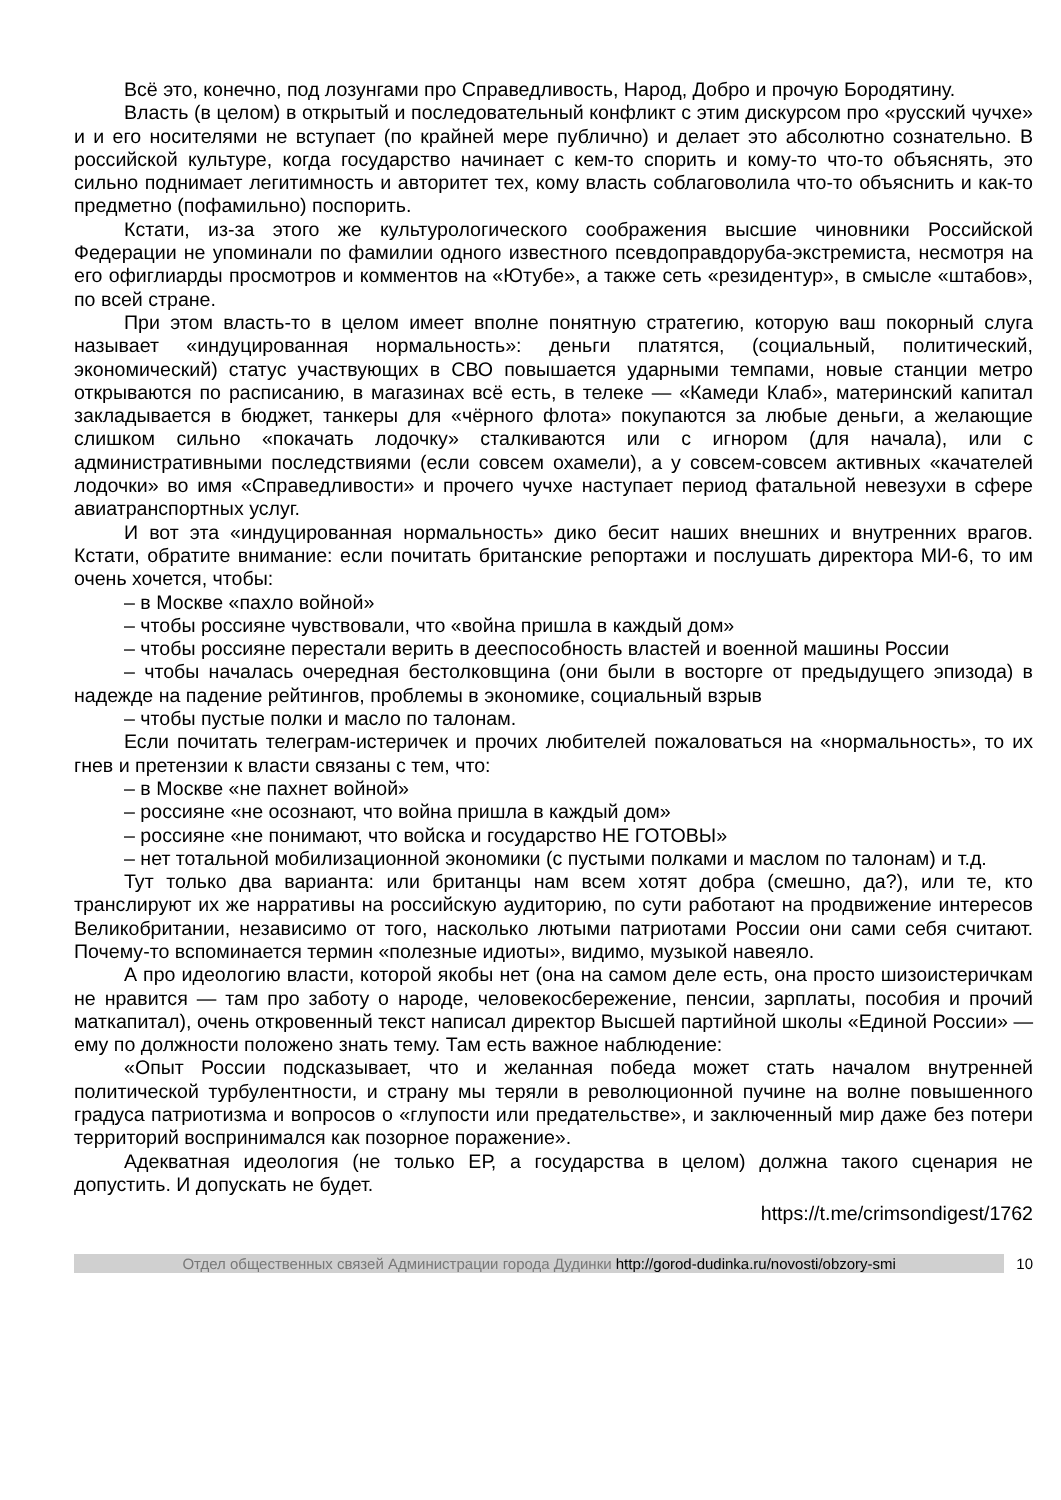Всё это, конечно, под лозунгами про Справедливость, Народ, Добро и прочую Бородятину.
Власть (в целом) в открытый и последовательный конфликт с этим дискурсом про «русский чучхе» и и его носителями не вступает (по крайней мере публично) и делает это абсолютно сознательно. В российской культуре, когда государство начинает с кем-то спорить и кому-то что-то объяснять, это сильно поднимает легитимность и авторитет тех, кому власть соблаговолила что-то объяснить и как-то предметно (пофамильно) поспорить.
Кстати, из-за этого же культурологического соображения высшие чиновники Российской Федерации не упоминали по фамилии одного известного псевдоправдоруба-экстремиста, несмотря на его офиглиарды просмотров и комментов на «Ютубе», а также сеть «резидентур», в смысле «штабов», по всей стране.
При этом власть-то в целом имеет вполне понятную стратегию, которую ваш покорный слуга называет «индуцированная нормальность»: деньги платятся, (социальный, политический, экономический) статус участвующих в СВО повышается ударными темпами, новые станции метро открываются по расписанию, в магазинах всё есть, в телеке — «Камеди Клаб», материнский капитал закладывается в бюджет, танкеры для «чёрного флота» покупаются за любые деньги, а желающие слишком сильно «покачать лодочку» сталкиваются или с игнором (для начала), или с административными последствиями (если совсем охамели), а у совсем-совсем активных «качателей лодочки» во имя «Справедливости» и прочего чучхе наступает период фатальной невезухи в сфере авиатранспортных услуг.
И вот эта «индуцированная нормальность» дико бесит наших внешних и внутренних врагов. Кстати, обратите внимание: если почитать британские репортажи и послушать директора МИ-6, то им очень хочется, чтобы:
– в Москве «пахло войной»
– чтобы россияне чувствовали, что «война пришла в каждый дом»
– чтобы россияне перестали верить в дееспособность властей и военной машины России
– чтобы началась очередная бестолковщина (они были в восторге от предыдущего эпизода) в надежде на падение рейтингов, проблемы в экономике, социальный взрыв
– чтобы пустые полки и масло по талонам.
Если почитать телеграм-истеричек и прочих любителей пожаловаться на «нормальность», то их гнев и претензии к власти связаны с тем, что:
– в Москве «не пахнет войной»
– россияне «не осознают, что война пришла в каждый дом»
– россияне «не понимают, что войска и государство НЕ ГОТОВЫ»
– нет тотальной мобилизационной экономики (с пустыми полками и маслом по талонам) и т.д.
Тут только два варианта: или британцы нам всем хотят добра (смешно, да?), или те, кто транслируют их же нарративы на российскую аудиторию, по сути работают на продвижение интересов Великобритании, независимо от того, насколько лютыми патриотами России они сами себя считают. Почему-то вспоминается термин «полезные идиоты», видимо, музыкой навеяло.
А про идеологию власти, которой якобы нет (она на самом деле есть, она просто шизоистеричкам не нравится — там про заботу о народе, человекосбережение, пенсии, зарплаты, пособия и прочий маткапитал), очень откровенный текст написал директор Высшей партийной школы «Единой России» — ему по должности положено знать тему. Там есть важное наблюдение:
«Опыт России подсказывает, что и желанная победа может стать началом внутренней политической турбулентности, и страну мы теряли в революционной пучине на волне повышенного градуса патриотизма и вопросов о «глупости или предательстве», и заключенный мир даже без потери территорий воспринимался как позорное поражение».
Адекватная идеология (не только ЕР, а государства в целом) должна такого сценария не допустить. И допускать не будет.
https://t.me/crimsondigest/1762
Отдел общественных связей Администрации города Дудинки http://gorod-dudinka.ru/novosti/obzory-smi
10